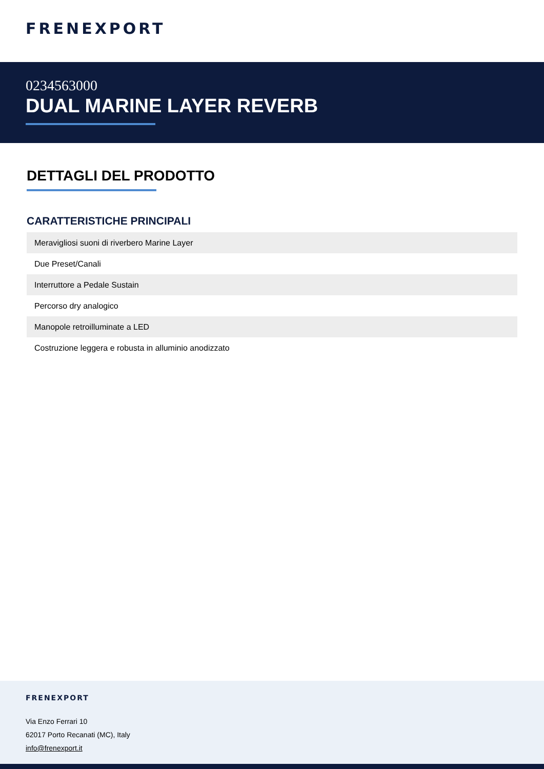FRENEXPORT
0234563000
DUAL MARINE LAYER REVERB
DETTAGLI DEL PRODOTTO
CARATTERISTICHE PRINCIPALI
| Meravigliosi suoni di riverbero Marine Layer |
| Due Preset/Canali |
| Interruttore a Pedale Sustain |
| Percorso dry analogico |
| Manopole retroilluminate a LED |
| Costruzione leggera e robusta in alluminio anodizzato |
FRENEXPORT
Via Enzo Ferrari 10
62017 Porto Recanati (MC), Italy
info@frenexport.it